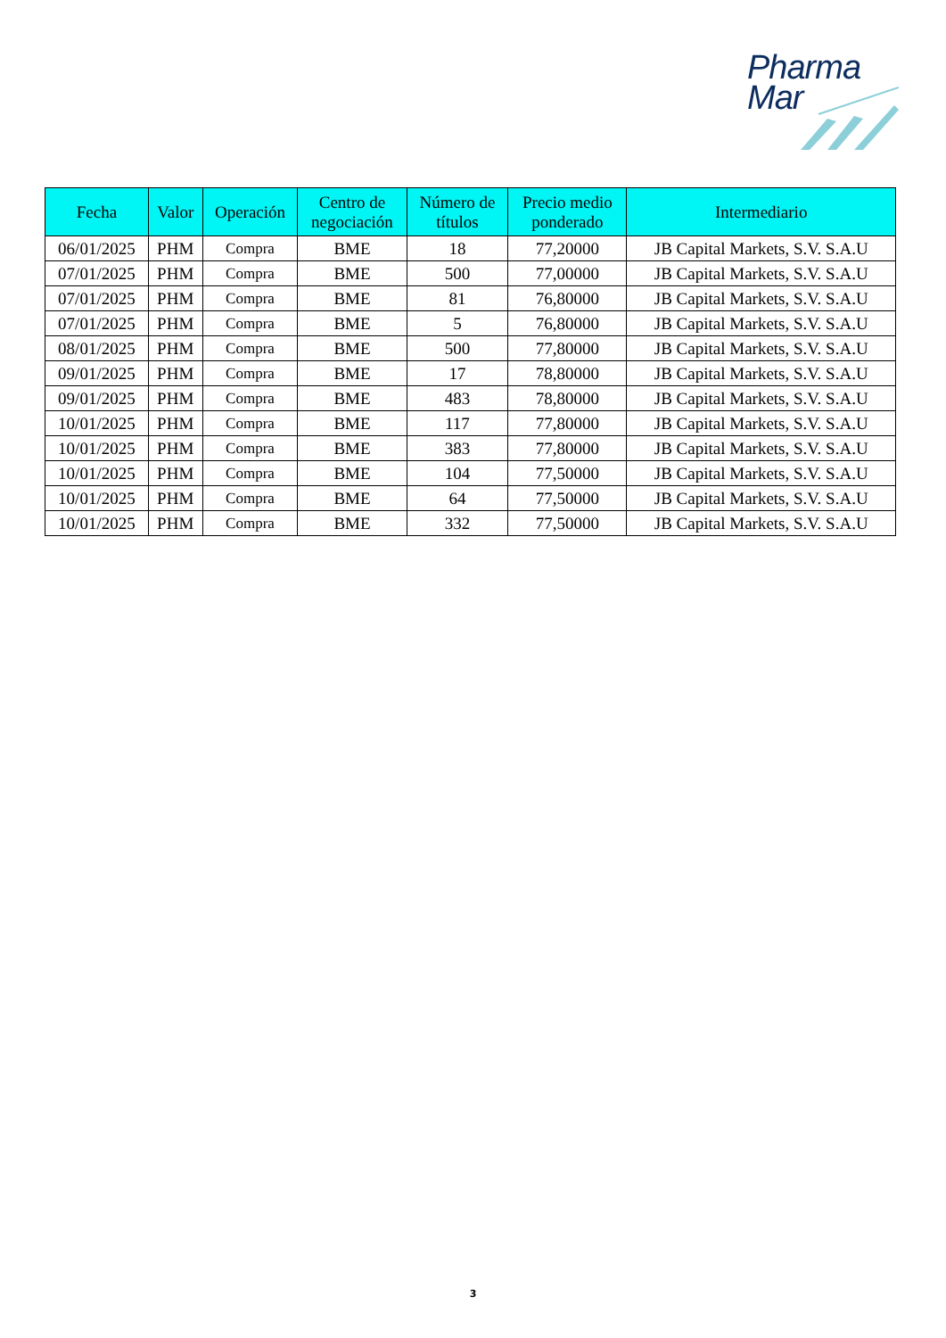Pharma
Mar
| Fecha | Valor | Operación | Centro de negociación | Número de títulos | Precio medio ponderado | Intermediario |
| --- | --- | --- | --- | --- | --- | --- |
| 06/01/2025 | PHM | Compra | BME | 18 | 77,20000 | JB Capital Markets, S.V. S.A.U |
| 07/01/2025 | PHM | Compra | BME | 500 | 77,00000 | JB Capital Markets, S.V. S.A.U |
| 07/01/2025 | PHM | Compra | BME | 81 | 76,80000 | JB Capital Markets, S.V. S.A.U |
| 07/01/2025 | PHM | Compra | BME | 5 | 76,80000 | JB Capital Markets, S.V. S.A.U |
| 08/01/2025 | PHM | Compra | BME | 500 | 77,80000 | JB Capital Markets, S.V. S.A.U |
| 09/01/2025 | PHM | Compra | BME | 17 | 78,80000 | JB Capital Markets, S.V. S.A.U |
| 09/01/2025 | PHM | Compra | BME | 483 | 78,80000 | JB Capital Markets, S.V. S.A.U |
| 10/01/2025 | PHM | Compra | BME | 117 | 77,80000 | JB Capital Markets, S.V. S.A.U |
| 10/01/2025 | PHM | Compra | BME | 383 | 77,80000 | JB Capital Markets, S.V. S.A.U |
| 10/01/2025 | PHM | Compra | BME | 104 | 77,50000 | JB Capital Markets, S.V. S.A.U |
| 10/01/2025 | PHM | Compra | BME | 64 | 77,50000 | JB Capital Markets, S.V. S.A.U |
| 10/01/2025 | PHM | Compra | BME | 332 | 77,50000 | JB Capital Markets, S.V. S.A.U |
3